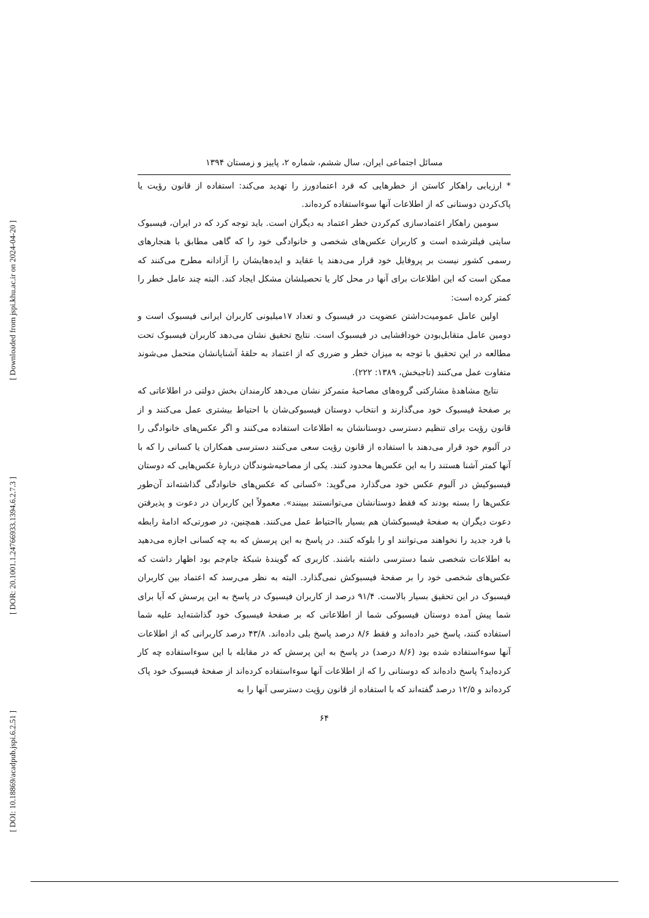[ Downloaded from jspi.khu.ac.ir on 2024-04-20 ]
[ DOR: 20.1001.1.24766933.1394.6.2.7.3 ]
[ DOI: 10.18869/acadpub.jspi.6.2.51 ]
مسائل اجتماعی ایران، سال ششم، شماره ۲، پاییز و زمستان ۱۳۹۴
* ارزیابی راهکار کاستن از خطرهایی که فرد اعتمادورز را تهدید می‌کند: استفاده از قانون رؤیت یا پاک‌کردن دوستانی که از اطلاعات آنها سوءاستفاده کرده‌اند.
سومین راهکار اعتمادسازی کم‌کردن خطر اعتماد به دیگران است. باید توجه کرد که در ایران، فیسبوک سایتی فیلترشده است و کاربران عکس‌های شخصی و خانوادگی خود را که گاهی مطابق با هنجارهای رسمی کشور نیست بر پروفایل خود قرار می‌دهند یا عقاید و ایده‌هایشان را آزادانه مطرح می‌کنند که ممکن است که این اطلاعات برای آنها در محل کار یا تحصیلشان مشکل ایجاد کند. البته چند عامل خطر را کمتر کرده است:
اولین عامل عمومیت‌داشتن عضویت در فیسبوک و تعداد ۱۷میلیونی کاربران ایرانی فیسبوک است و دومین عامل متقابل‌بودن خودافشایی در فیسبوک است. نتایج تحقیق نشان می‌دهد کاربران فیسبوک تحت مطالعه در این تحقیق با توجه به میزان خطر و ضرری که از اعتماد به حلقهٔ آشنایانشان متحمل می‌شوند متفاوت عمل می‌کنند (تاجبخش، ۱۳۸۹: ۲۲۲).
نتایج مشاهدهٔ مشارکتی گروه‌های مصاحبهٔ متمرکز نشان می‌دهد کارمندان بخش دولتی در اطلاعاتی که بر صفحهٔ فیسبوک خود می‌گذارند و انتخاب دوستان فیسبوکی‌شان با احتیاط بیشتری عمل می‌کنند و از قانون رؤیت برای تنظیم دسترسی دوستانشان به اطلاعات استفاده می‌کنند و اگر عکس‌های خانوادگی را در آلبوم خود قرار می‌دهند با استفاده از قانون رؤیت سعی می‌کنند دسترسی همکاران یا کسانی را که با آنها کمتر آشنا هستند را به این عکس‌ها محدود کنند. یکی از مصاحبه‌شوندگان دربارهٔ عکس‌هایی که دوستان فیسبوکیش در آلبوم عکس خود می‌گذارد می‌گوید: «کسانی که عکس‌های خانوادگی گذاشته‌اند آن‌طور عکس‌ها را بسته بودند که فقط دوستانشان می‌توانستند ببینند». معمولاً این کاربران در دعوت و پذیرفتن دعوت دیگران به صفحهٔ فیسبوکشان هم بسیار بااحتیاط عمل می‌کنند. همچنین، در صورتی‌که ادامهٔ رابطه با فرد جدید را نخواهند می‌توانند او را بلوکه کنند. در پاسخ به این پرسش که به چه کسانی اجازه می‌دهید به اطلاعات شخصی شما دسترسی داشته باشند. کاربری که گویندهٔ شبکهٔ جام‌جم بود اظهار داشت که عکس‌های شخصی خود را بر صفحهٔ فیسبوکش نمی‌گذارد. البته به نظر می‌رسد که اعتماد بین کاربران فیسبوک در این تحقیق بسیار بالاست. ۹۱/۴ درصد از کاربران فیسبوک در پاسخ به این پرسش که آیا برای شما پیش آمده دوستان فیسبوکی شما از اطلاعاتی که بر صفحهٔ فیسبوک خود گذاشته‌اید علیه شما استفاده کنند، پاسخ خیر داده‌اند و فقط ۸/۶ درصد پاسخ بلی داده‌اند. ۴۳/۸ درصد کاربرانی که از اطلاعات آنها سوءاستفاده شده بود (۸/۶ درصد) در پاسخ به این پرسش که در مقابله با این سوءاستفاده چه کار کرده‌اید؟ پاسخ داده‌اند که دوستانی را که از اطلاعات آنها سوءاستفاده کرده‌اند از صفحهٔ فیسبوک خود پاک کرده‌اند و ۱۲/۵ درصد گفته‌اند که با استفاده از قانون رؤیت دسترسی آنها را به
۶۴